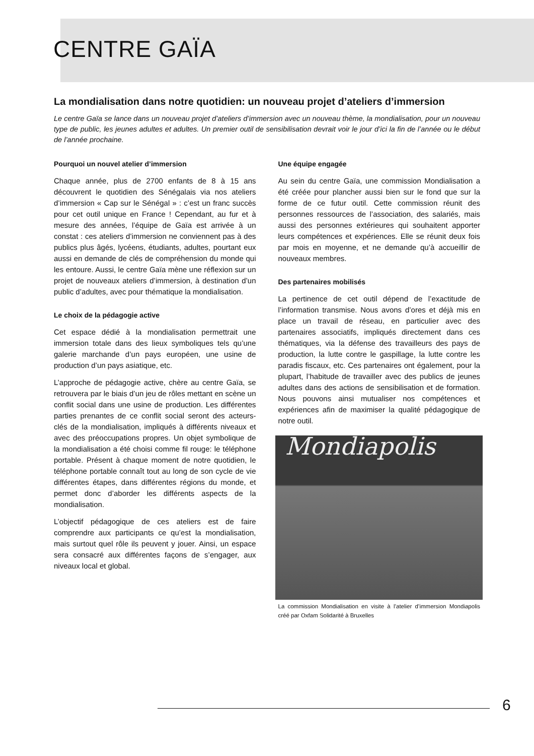CENTRE GAÏA
La mondialisation dans notre quotidien: un nouveau projet d’ateliers d’immersion
Le centre Gaïa se lance dans un nouveau projet d’ateliers d’immersion avec un nouveau thème, la mondialisation, pour un nouveau type de public, les jeunes adultes et adultes. Un premier outil de sensibilisation devrait voir le jour d’ici la fin de l’année ou le début de l’année prochaine.
Pourquoi un nouvel atelier d’immersion
Chaque année, plus de 2700 enfants de 8 à 15 ans découvrent le quotidien des Sénégalais via nos ateliers d’immersion « Cap sur le Sénégal » : c’est un franc succès pour cet outil unique en France ! Cependant, au fur et à mesure des années, l’équipe de Gaïa est arrivée à un constat : ces ateliers d’immersion ne conviennent pas à des publics plus âgés, lycéens, étudiants, adultes, pourtant eux aussi en demande de clés de compréhension du monde qui les entoure. Aussi, le centre Gaïa mène une réflexion sur un projet de nouveaux ateliers d’immersion, à destination d’un public d’adultes, avec pour thématique la mondialisation.
Le choix de la pédagogie active
Cet espace dédié à la mondialisation permettrait une immersion totale dans des lieux symboliques tels qu’une galerie marchande d’un pays européen, une usine de production d’un pays asiatique, etc.
L’approche de pédagogie active, chère au centre Gaïa, se retrouvera par le biais d’un jeu de rôles mettant en scène un conflit social dans une usine de production. Les différentes parties prenantes de ce conflit social seront des acteurs-clés de la mondialisation, impliqués à différents niveaux et avec des préoccupations propres. Un objet symbolique de la mondialisation a été choisi comme fil rouge: le téléphone portable. Présent à chaque moment de notre quotidien, le téléphone portable connaît tout au long de son cycle de vie différentes étapes, dans différentes régions du monde, et permet donc d’aborder les différents aspects de la mondialisation.
L’objectif pédagogique de ces ateliers est de faire comprendre aux participants ce qu’est la mondialisation, mais surtout quel rôle ils peuvent y jouer. Ainsi, un espace sera consacré aux différentes façons de s’engager, aux niveaux local et global.
Une équipe engagée
Au sein du centre Gaïa, une commission Mondialisation a été créée pour plancher aussi bien sur le fond que sur la forme de ce futur outil. Cette commission réunit des personnes ressources de l’association, des salariés, mais aussi des personnes extérieures qui souhaitent apporter leurs compétences et expériences. Elle se réunit deux fois par mois en moyenne, et ne demande qu’à accueillir de nouveaux membres.
Des partenaires mobilisés
La pertinence de cet outil dépend de l’exactitude de l’information transmise. Nous avons d’ores et déjà mis en place un travail de réseau, en particulier avec des partenaires associatifs, impliqués directement dans ces thématiques, via la défense des travailleurs des pays de production, la lutte contre le gaspillage, la lutte contre les paradis fiscaux, etc. Ces partenaires ont également, pour la plupart, l’habitude de travailler avec des publics de jeunes adultes dans des actions de sensibilisation et de formation. Nous pouvons ainsi mutualiser nos compétences et expériences afin de maximiser la qualité pédagogique de notre outil.
Mondiapolis
La commission Mondialisation en visite à l’atelier d’immersion Mondiapolis créé par Oxfam Solidarité à Bruxelles
6